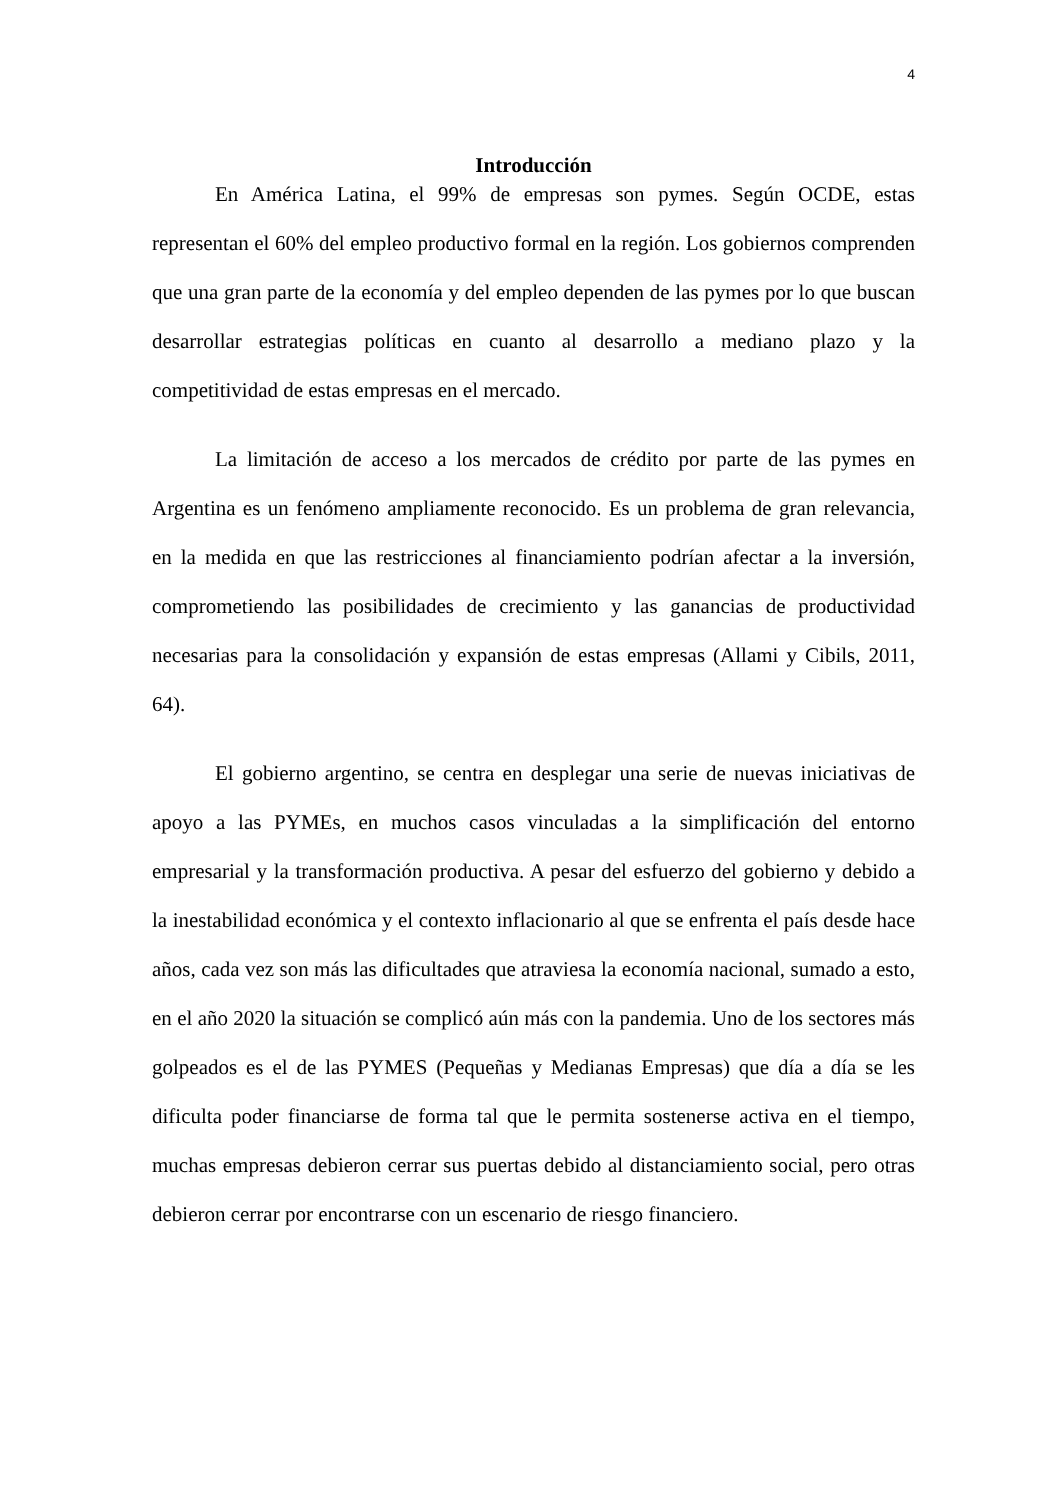4
Introducción
En América Latina, el 99% de empresas son pymes. Según OCDE, estas representan el 60% del empleo productivo formal en la región. Los gobiernos comprenden que una gran parte de la economía y del empleo dependen de las pymes por lo que buscan desarrollar estrategias políticas en cuanto al desarrollo a mediano plazo y la competitividad de estas empresas en el mercado.
La limitación de acceso a los mercados de crédito por parte de las pymes en Argentina es un fenómeno ampliamente reconocido. Es un problema de gran relevancia, en la medida en que las restricciones al financiamiento podrían afectar a la inversión, comprometiendo las posibilidades de crecimiento y las ganancias de productividad necesarias para la consolidación y expansión de estas empresas (Allami y Cibils, 2011, 64).
El gobierno argentino, se centra en desplegar una serie de nuevas iniciativas de apoyo a las PYMEs, en muchos casos vinculadas a la simplificación del entorno empresarial y la transformación productiva. A pesar del esfuerzo del gobierno y debido a la inestabilidad económica y el contexto inflacionario al que se enfrenta el país desde hace años, cada vez son más las dificultades que atraviesa la economía nacional, sumado a esto, en el año 2020 la situación se complicó aún más con la pandemia. Uno de los sectores más golpeados es el de las PYMES (Pequeñas y Medianas Empresas) que día a día se les dificulta poder financiarse de forma tal que le permita sostenerse activa en el tiempo, muchas empresas debieron cerrar sus puertas debido al distanciamiento social, pero otras debieron cerrar por encontrarse con un escenario de riesgo financiero.